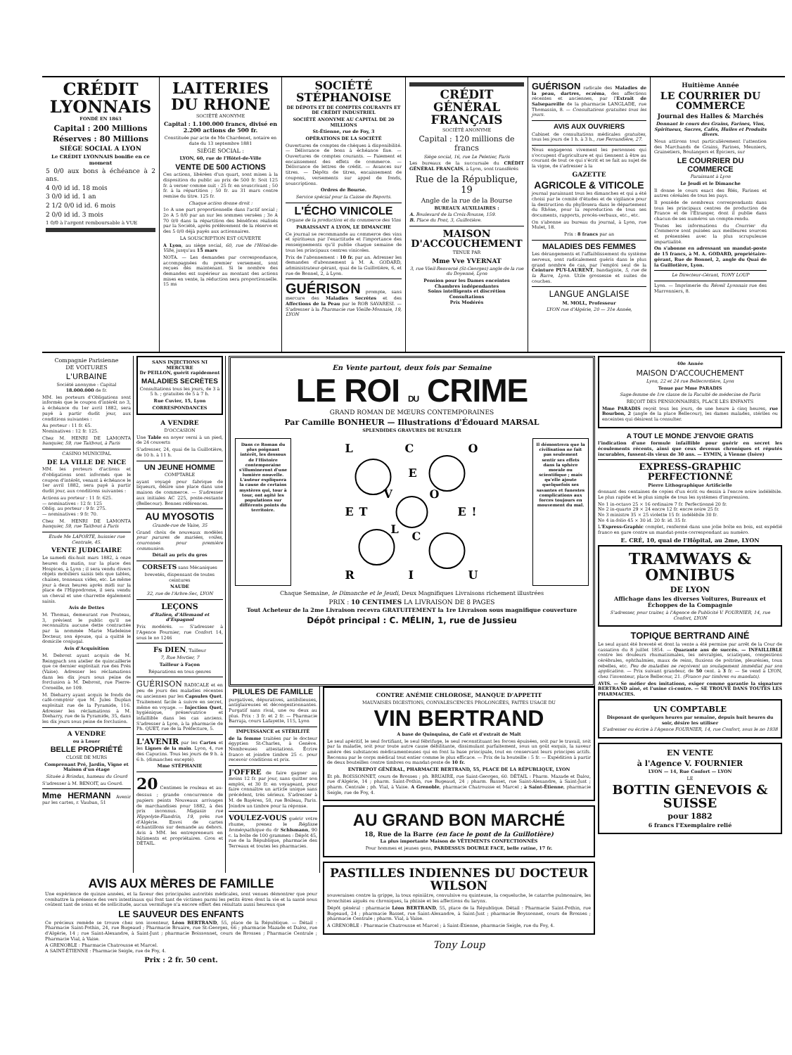CRÉDIT LYONNAIS
FONDÉ EN 1863
Capital : 200 Millions
Réserves : 80 Millions
SIÈGE SOCIAL A LYON
Le CRÉDIT LYONNAIS bonifie en ce moment
5 0/0 aux bons à échéance à 2 ans.
4 0/0 id id. 18 mois
3 0/0 id id. 1 an
2 1/2 0/0 id id. 6 mois
2 0/0 id id. 3 mois
1 0/0 à l'argent remboursable à VUE
LAITERIES DU RHONE
SOCIÉTÉ ANONYME
Capital : 1.100.000 francs, divisé en 2.200 actions de 500 fr.
Constituée par acte de Me Chardenet, notaire en date du 13 septembre 1881
SIÈGE SOCIAL :
LYON, 60, rue de l'Hôtel-de-Ville
VENTE DE 500 ACTIONS
Ces actions, libérées d'un quart, sont mises à la disposition du public au prix de 500 fr. Soit 125 fr. à verser comme suit : 25 fr. en souscrivant ; 50 fr. à la répartition ; 50 fr. au 31 mars contre remise du titre. 125 fr.
Chaque action donne droit :
1o A une part proportionnelle dans l'actif social ; 2o A 5 0/0 par an sur les sommes versées ; 3o A 70 0/0 dans la répartition des bénéfices réalisés par la Société, après prélèvement de la réserve et des 5 0/0 déjà payés aux actionnaires.
LA SOUSCRIPTION EST OUVERTE
A Lyon, au siège social, 60, rue de l'Hôtel-de-Ville, jusqu'au 15 mars
NOTA. — Les demandes par correspondance, accompagnées du premier versement, sont reçues dès maintenant. Si le nombre des demandes est supérieur au montant des actions mises en vente, la réduction sera proportionnelle. 15 ms
SOCIÉTÉ STÉPHANOISE
DE DÉPOTS ET DE COMPTES COURANTS ET DE CRÉDIT INDUSTRIEL
SOCIÉTÉ ANONYME AU CAPITAL DE 20 MILLIONS
St-Étienne, rue de Foy, 3
OPÉRATIONS DE LA SOCIÉTÉ
Ouvertures de comptes de chèques à disponibilité. — Délivrance de bons à échéance fixe. — Ouvertures de comptes courants. — Paiement et encaissement des effets de commerce. — Délivrance de lettres de crédit. — Avances sur titres. — Dépôts de titres, encaissement de coupons, versements sur appel de fonds, souscriptions.
Ordres de Bourse.
Service spécial pour la Caisse de Reports.
L'ÉCHO VINICOLE
Organe de la production et du commerce des Vins
PARAISSANT A LYON, LE DIMANCHE
Ce journal se recommande au commerce des vins et spiritueux par l'exactitude et l'importance des renseignements qu'il publie chaque semaine de tous les principaux centres vinicoles.
Prix de l'abonnement : 10 fr. par an. Adresser les demandes d'abonnement à M. A. GODARD, administrateur-gérant, quai de la Guillotière, 6, et rue de Bonnel, 2, à Lyon.
GUÉRISON prompte, sans mercure des Maladies Secrètes et des Affections de la Peau par le ROB SAVARESI. — S'adresser à la Pharmacie rue Vieille-Monnaie, 19, LYON
CRÉDIT GÉNÉRAL FRANÇAIS
SOCIÉTÉ ANONYME
Capital : 120 millions de francs
Siège social, 16, rue Le Peletier, Paris
Les bureaux de la succursale du CRÉDIT GÉNÉRAL FRANÇAIS, à Lyon, sont transférés
Rue de la République, 19
Angle de la rue de la Bourse
BUREAUX AUXILIAIRES :
A. Boulevard de la Croix-Rousse, 159.
B. Place du Pont, 3, Guillotière.
MAISON D'ACCOUCHEMENT
TENUE PAR
Mme Vve YVERNAT
3, rue Vieil-Renversé (St-Georges) angle de la rue du Doyenné, Lyon
Pension pour les Dames enceintes
Chambres indépendantes
Soins intelligents et discrétion
Consultations
Prix Modérés
GUÉRISON radicale des Maladies de la peau, dartres, eczéma, des affections récentes et anciennes, par l'Extrait de Salsepareille de la pharmacie LANGLADE, rue Thomassin, 8. — Consultations gratuites tous les jours.
AVIS AUX OUVRIERS
Cabinet de consultations médicales gratuites, tous les jours de 1 h. à 3 h., rue Ferrandière, 27.
Nous engageons vivement les personnes qui s'occupent d'agriculture et qui tiennent à être au courant de tout ce qui s'écrit et se fait au sujet de la vigne, de s'adresser à la
GAZETTE
AGRICOLE & VITICOLE
journal paraissant tous les dimanches et qui a été choisi par le comité d'études et de vigilance pour la destruction du phylloxera dans le département du Rhône, pour la reproduction de tous ses documents, rapports, procès-verbaux, etc., etc.
On s'abonne au bureau du journal, à Lyon, rue Mulet, 18.
Prix : 8 francs par an
MALADIES DES FEMMES
Les dérangements et l'affaiblissement du système nerveux, sont radicalement guéris dans le plus grand nombre de cas, par l'emploi seul de la Ceinture PUY-LAURENT, bandagiste, 5, rue de la Barre, Lyon. Utile grossesse et suites de couches.
LANGUE ANGLAISE
M. MOLL, Professeur
LYON rue d'Algérie, 20 — 31e Année,
Huitième Année
LE COURRIER DU COMMERCE
Journal des Halles & Marchés
Donnant le cours des Grains, Farines, Vins, Spiritueux, Sucres, Cafés, Huiles et Produits divers.
Nous attirons tout particulièrement l'attention des Marchands de Grains, Farines, Meuniers, Grainetiers, Boulangers et Épiciers, sur
LE COURRIER DU COMMERCE
Paraissant à Lyon
Le Jeudi et le Dimanche
Il donne le cours exact des Blés, Farines et autres céréales de tous les pays.
Il possède de nombreux correspondants dans tous les principaux centres de production de France et de l'Étranger, dont il publie dans chacun de ses numéros un compte-rendu.
Toutes les informations du Courrier du Commerce sont puisées aux meilleures sources et présentées avec la plus scrupuleuse impartialité.
On s'abonne en adressant un mandat-poste de 15 francs, à M. A. GODARD, propriétaire-gérant, Rue de Bonnel, 2, angle du Quai de la Guillotière, Lyon.
Le Directeur-Gérant, TONY LOUP
Lyon. — Imprimerie du Réveil Lyonnais rue des Marronniers, 8.
Compagnie Parisienne
DE VOITURES
L'URBAINE
Société anonyme : Capital 18.000.000 de fr.
MM. les porteurs d'Obligations sont informés que le coupon d'intérêt no 3, à échéance du 1er avril 1882, sera payé à partir dudit jour, aux conditions suivantes :
Au porteur : 11 fr. 65.
Nominatives : 12 fr. 125.
Chez M. HENRI DE LAMONTA banquier, 59, rue Taitbout, à Paris
CASINO MUNICIPAL
DE LA VILLE DE NICE
MM. les porteurs d'actions et d'obligations sont informés que le coupon d'intérêt, venant à échéance le 1er avril 1882, sera payé à partir dudit jour, aux conditions suivantes :
Actions au porteur : 11 fr. 625.
— nominatives : 12 fr. 125
Oblig. au porteur : 9 fr. 275.
— nominatives : 9 fr. 70.
Chez M. HENRI DE LAMONTA banquier, 59, rue Taitbout à Paris
Etude Me LAPORTE, huissier rue Centrale, 45.
VENTE JUDICIAIRE
Le samedi dix-huit mars 1882, à onze heures du matin, sur la place des Hospices, à Lyon ; il sera vendu divers objets mobiliers saisis tels que tables, chaises, tonneaux vides, etc. Le même jour à deux heures après midi sur la place de l'Hippodrome, il sera vendu un cheval et une charrette également saisis.
Avis de Dettes
M. Thomas, demeurant rue Pouteau, 3, prévient le public qu'il ne reconnaîtra aucune dette contractée par la nommée Marie Madeleine Docteur, son épouse, qui a quitté le domicile conjugal.
Avis d'Acquisition
M. Debrost ayant acquis de M. Reingpach son atelier de quincaillerie que ce dernier exploitait rue des Prés (Vaise). Adresser les réclamations dans les dix jours sous peine de forclusion à M. Debrost, rue Pierre-Corneille, no 109.
M. Dieharry ayant acquis le fonds de café-comptoir que M. Jules Duplan exploitait rue de la Pyramide, 116. Adresser les réclamations à M. Dieharry, rue de la Pyramide, 35, dans les dix jours sous peine de forclusion.
A VENDRE
ou à Louer
BELLE PROPRIÉTÉ
CLOSE DE MURS
Comprenant Pré, Jardin, Vigne et Maison d'un étage
Située à Brindas, hameau du Gourd
S'adresser à M. BENOIT, au Gourd.
Mme HERMANN Avenir par les cartes, r. Vauban, 51
SANS INJECTIONS NI MERCURE
Dr PEILLON, guérit rapidement
MALADIES SECRÈTES
Consultations tous les jours, de 3 à 5 h. ; gratuites de 5 à 7 h.
Rue Cuvier, 15, Lyon
CORRESPONDANCES
A VENDRE
D'OCCASION
Une Table en noyer verni à un pied, de 24 couverts
S'adresser, 24, quai de la Guillotière, de 10 h. à 11 h.
UN JEUNE HOMME
COMPTABLE
ayant voyagé pour fabrique de liqueurs, désire une place dans une maison de commerce. — S'adresser aux initiales AC 225, poste-restante (Bellecour). Bonnes références.
AU MYOSOTIS
Grande-rue de Vaise, 35
Grand choix de nouveaux modèles pour parures de mariées, voiles, couronnes pour première communion.
Détail au prix du gros
CORSETS sans Mécaniques
brevetés, dispensant de toutes ceintures
NAUDE
32, rue de l'Arbre-Sec, LYON
LEÇONS
d'Italien, d'Allemand et d'Espagnol
Prix modérés. — S'adresser à l'Agence Fournier, rue Confort 14, sous le no 1246
Fs DIEN, Tailleur
7, Rue Mortier, 7
Tailleur à Façon
Réparations en tous genres
GUÉRISON RADICALE et en peu de jours des maladies récentes ou anciennes par les Capsules Quet. Traitement facile à suivre en secret, même en voyage. — Injection Quet, hygiénique, préservatrice et infaillible dans les cas anciens. S'adresser à Lyon, à la pharmacie de Ph. QUET, rue de la Préfecture, 5.
L'AVENIR par les Cartes et les Lignes de la main. Lyon, 4, rue des Capucins. Tous les jours de 9 h. à 6 h. (dimanches excepté).
Mme STÉPHANIE
20 Centimes le rouleau et au-dessus ; grande concurrence de papiers peints Nouveaux arrivages de marchandises pour 1882, à des prix inconnus. Magasin rue Hippolyte-Flandrin, 19, près rue d'Algérie. Envoi de cartes échantillons sur demande au dehors. Avis à MM. les entrepreneurs en bâtiments et propriétaires. Gros et DÉTAIL.
En Vente partout, deux fois par Semaine
LE ROI DU CRIME
GRAND ROMAN DE MŒURS CONTEMPORAINES
Par Camille BONHEUR — Illustrations d'Édouard MARSAL
SPLENDIDES GRAVURES DE RUSZLER
Dans ce Roman du plus poignant intérêt, les dessous de l'Histoire contemporaine s'illumineront d'une lumière nouvelle. L'auteur expliquera la cause de certains mystères qui, tour à tour, ont agité les populations sur différents points du territoire.
L
C
O
E
V
O
E
T
E
!
L
C
R
I
U
Il démontrera que la civilisation ne fait pas seulement sentir ses effets dans la sphère morale ou scientifique ; mais qu'elle ajoute quelquefois ses savantes et funestes complications aux forces toujours en mouvement du mal.
Chaque Semaine, le Dimanche et le Jeudi, Deux Magnifiques Livraisons richement illustrées
PRIX : 10 CENTIMES LA LIVRAISON DE 8 PAGES
Tout Acheteur de la 2me Livraison recevra GRATUITEMENT la 1re Livraison sous magnifique couverture
Dépôt principal : C. MÉLIN, 1, rue de Jussieu
PILULES DE FAMILLE
purgatives, dépuratives, antibilieuses, antiglaireuses et décongestionnantes. Purgatif sans rival, une ou deux au plus. Prix : 3 fr. et 2 fr. — Pharmacie Barraja, cours Lafayette, 115, Lyon
IMPUISSANCE et STÉRILITÉ
de la femme traitées par le docteur égyptien St-Charles, à Genève. Nombreuses attestations. Écrire franco et joindre timbre 25 c. pour recevoir conditions et prix.
J'OFFRE de faire gagner au moins 12 fr. par jour, sans quitter son emploi, et 30 fr. en voyageant, pour faire connaître un article unique sans précédent, très sérieux. S'adresser à M. de Bayères, 50, rue Boileau, Paris. Joindre un timbre pour la réponse.
VOULEZ-VOUS guérir votre rhume, prenez le Réglisse homéopathique du dr Schlsmann, 90 c. la boîte de 100 grammes : Dépôt 45, rue de la République, pharmacie des Terreaux et toutes les pharmacies.
CONTRE ANÉMIE CHLOROSE, MANQUE D'APPETIT
MAUVAISES DIGESTIONS, CONVALESCENCES PROLONGÉES, FAITES USAGE DU
VIN BERTRAND
A base de Quinquina, de Café et d'extrait de Malt
Le seul apéritif, le seul fortifiant, le seul fébrifuge, le seul reconstituant les forces épuisées, soit par le travail, soit par la maladie, soit pour toute autre cause débilitante, dissimulant parfaitement, sous un goût exquis, la saveur amère des substances médicamenteuses qui en font la base principale, tout en conservant leurs principes actifs. Reconnu par le corps médical tout entier comme le plus efficace. — Prix de la bouteille : 5 fr. — Expédition à partir de deux bouteilles contre timbres ou mandat-poste de 10 fr.
ENTREPOT GÉNÉRAL, PHARMACIE BERTRAND, 55, PLACE DE LA RÉPUBLIQUE, LYON
Et ph. BOISSONNET, cours de Brosses ; ph. BRUAIRE, rue Saint-Georges, 60. DÉTAIL : Pharm. Mazade et Daloz, rue d'Algérie, 14 ; pharm. Saint-Pothin, rue Bugeaud, 24 ; pharm. Basset, rue Saint-Alexandre, à Saint-Just ; pharm. Centrale ; ph. Vial, à Vaise. A Grenoble, pharmacie Chatrousse et Marcel ; à Saint-Étienne, pharmacie Seigle, rue de Foy, 4.
AU GRAND BON MARCHÉ
18, Rue de la Barre (en face le pont de la Guillotière)
La plus importante Maison de VÊTEMENTS CONFECTIONNÉS
Pour hommes et jeunes gens, PARDESSUS DOUBLE FACE, belle ratine, 17 fr.
PASTILLES INDIENNES DU DOCTEUR WILSON
souveraines contre la grippe, la toux opiniâtre, convulsive ou quinteuse, la coqueluche, le catarrhe pulmonaire, les bronchites aiguës ou chroniques, la phtisie et les affections du larynx.
Dépôt général : pharmacie Léon BERTRAND, 55, place de la République. Détail : Pharmacie Saint-Pothin, rue Bugeaud, 24 ; pharmacie Basset, rue Saint-Alexandre, à Saint-Just ; pharmacie Boyssonnet, cours de Brosses ; pharmacie Centrale ; pharm. Vial, à Vaise.
A GRENOBLE : Pharmacie Chatrousse et Marcel ; à Saint-Étienne, pharmacie Seigle, rue du Foy, 4.
Tony Loup
AVIS AUX MÈRES DE FAMILLE
Une expérience de quinze années, et la faveur des principales autorités médicales, sont venues démontrer que pour combattre la présence des vers intestinaux qui font tant de victimes parmi les petits êtres dont la vie et la santé nous coûtent tant de soins et de sollicitude, aucun vermifuge n'a encore offert des résultats aussi heureux que
LE SAUVEUR DES ENFANTS
Ce précieux remède se trouve chez son inventeur, Léon BERTRAND, 55, place de la République. — Détail : Pharmacie Saint-Pothin, 24, rue Bugeaud ; Pharmacie Bruaire, rue St-Georges, 66 ; pharmacie Mazade et Daloz, rue d'Algérie, 14 ; rue Saint-Alexandre, à Saint-Just ; pharmacie Boissonnet, cours de Brosses ; Pharmacie Centrale ; Pharmacie Vial, à Vaise.
A GRENOBLE : Pharmacie Chatrousse et Marcel.
A SAINT-ÉTIENNE : Pharmacie Seigle, rue de Foy, 4.
Prix : 2 fr. 50 cent.
40e Année
MAISON D'ACCOUCHEMENT
Lyon, 22 et 24 rue Bellecordière, Lyon
Tenue par Mme PARADIS
Sage-femme de 1re classe de la Faculté de médecine de Paris
REÇOIT DES PENSIONNAIRES, PLACE LES ENFANTS
Mme PARADIS reçoit tous les jours, de une heure à cinq heures, rue Bourbon, 2 (angle de la place Bellecour), les dames malades, stériles ou enceintes qui désirent la consulter.
A TOUT LE MONDE J'ENVOIE GRATIS
l'indication d'une formule infaillible pour guérir en secret les écoulements récents, ainsi que ceux devenus chroniques et réputés incurables, fussent-ils vieux de 30 ans. — EYMIN, à Vienne (Isère)
EXPRESS-GRAPHIC PERFECTIONNÉ
Pierre Lithographique Artificielle
donnant des centaines de copies d'un écrit ou dessin à l'encre noire indélébile. Le plus rapide et le plus simple de tous les systèmes d'impression.
No 1 in-octavo 25 × 16 ordinaire 7 fr. Perfectionné 20 fr.
No 2 in-quarto 29 × 24 encre 12 fr. encre noire 25 fr.
No 3 ministre 35 × 25 violette 15 fr. indélébile 30 fr.
No 4 in-folio 45 × 30 id. 20 fr. id. 35 fr.
L'Express-Graphic complet, renfermé dans une jolie boîte en bois, est expédié franco en gare contre un mandat-poste correspondant au numéro.
E. CRÉ, 10, quai de l'Hôpital, au 2me, LYON
TRAMWAYS & OMNIBUS
DE LYON
Affichage dans les diverses Voitures, Bureaux et Échoppes de la Compagnie
S'adresser, pour traiter, à l'Agence de Publicité V. FOURNIER, 14, rue Confort, LYON
TOPIQUE BERTRAND AINÉ
Le seul ayant été breveté et dont la vente a été permise par arrêt de la Cour de cassation du 8 juillet 1854. — Quarante ans de succès. — INFAILLIBLE contre les douleurs rhumatismales, les névralgies, sciatiques, congestions cérébrales, ophthalmies, maux de reins, fluxions de poitrine, pleurésies, toux rebelles, etc. Peu de maladies ne reçoivent un soulagement immédiat par son application. — Prix suivant grandeur, de 50 cent. à 3 fr. — Se vend à LYON, chez l'inventeur, place Bellecour, 21. (Franco par timbres ou mandats).
AVIS. — Se méfier des imitations, exiger comme garantie la signature BERTRAND aîné, et l'usine ci-contre. — SE TROUVE DANS TOUTES LES PHARMACIES.
UN COMPTABLE
Disposant de quelques heures par semaine, depuis huit heures du soir, désire les utiliser
S'adresser ou écrire à l'Agence FOURNIER, 14, rue Confort, sous le no 1938
EN VENTE
à l'Agence V. FOURNIER
LYON — 14, Rue Confort — LYON
LE
BOTTIN GENEVOIS & SUISSE
pour 1882
6 francs l'Exemplaire relié